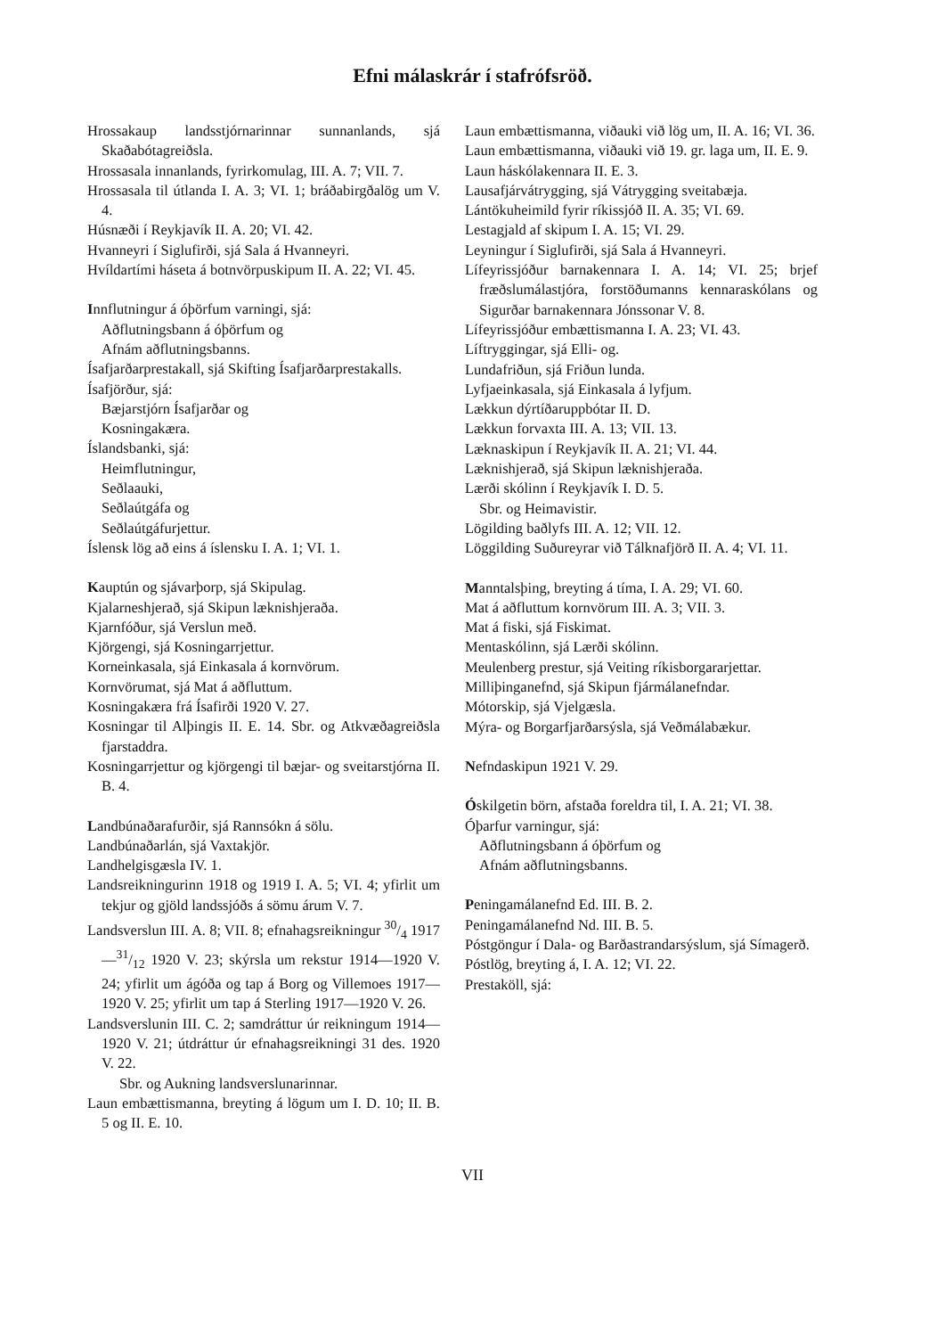Efni málaskrár í stafrófsröð.
Hrossakaup landsstjórnarinnar sunnanlands, sjá Skaðabótagreiðsla.
Hrossasala innanlands, fyrirkomulag, III. A. 7; VII. 7.
Hrossasala til útlanda I. A. 3; VI. 1; bráðabirgðalög um V. 4.
Húsnæði í Reykjavík II. A. 20; VI. 42.
Hvanneyri í Siglufirði, sjá Sala á Hvanneyri.
Hvíldartími háseta á botnvörpuskipum II. A. 22; VI. 45.
Innflutningur á óþörfum varningi, sjá:
Aðflutningsbann á óþörfum og
Afnám aðflutningsbanns.
Ísafjarðarprestakall, sjá Skifting Ísafjarðarprestakalls.
Ísafjörður, sjá:
Bæjarstjórn Ísafjarðar og
Kosningakæra.
Íslandsbanki, sjá:
Heimflutningur,
Seðlaauki,
Seðlaútgáfa og
Seðlaútgáfurjettur.
Íslensk lög að eins á íslensku I. A. 1; VI. 1.
Kauptún og sjávarþorp, sjá Skipulag.
Kjalarneshjerað, sjá Skipun læknishjeraða.
Kjarnfóður, sjá Verslun með.
Kjörgengi, sjá Kosningarrjettur.
Korneinkasala, sjá Einkasala á kornvörum.
Kornvörumat, sjá Mat á aðfluttum.
Kosningakæra frá Ísafirði 1920 V. 27.
Kosningar til Alþingis II. E. 14. Sbr. og Atkvæðagreiðsla fjarstaddra.
Kosningarrjettur og kjörgengi til bæjar- og sveitarstjórna II. B. 4.
Landbúnaðarafurðir, sjá Rannsókn á sölu.
Landbúnaðarlán, sjá Vaxtakjör.
Landhelgisgæsla IV. 1.
Landsreikningurinn 1918 og 1919 I. A. 5; VI. 4; yfirlit um tekjur og gjöld landssjóðs á sömu árum V. 7.
Landsverslun III. A. 8; VII. 8; efnahagsreikningur 30/4 1917—31/12 1920 V. 23; skýrsla um rekstur 1914—1920 V. 24; yfirlit um ágóða og tap á Borg og Villemoes 1917—1920 V. 25; yfirlit um tap á Sterling 1917—1920 V. 26.
Landsverslunin III. C. 2; samdráttur úr reikningum 1914—1920 V. 21; útdráttur úr efnahagsreikningi 31 des. 1920 V. 22.
Sbr. og Aukning landsverslunarinnar.
Laun embættismanna, breyting á lögum um I. D. 10; II. B. 5 og II. E. 10.
Laun embættismanna, viðauki við lög um, II. A. 16; VI. 36.
Laun embættismanna, viðauki við 19. gr. laga um, II. E. 9.
Laun háskólakennara II. E. 3.
Lausafjárvátrygging, sjá Vátrygging sveitabæja.
Lántökuheimild fyrir ríkissjóð II. A. 35; VI. 69.
Lestagjald af skipum I. A. 15; VI. 29.
Leyningur í Siglufirði, sjá Sala á Hvanneyri.
Lífeyrissjóður barnakennara I. A. 14; VI. 25; brjef fræðslumálastjóra, forstöðumanns kennaraskólans og Sigurðar barnakennara Jónssonar V. 8.
Lífeyrissjóður embættismanna I. A. 23; VI. 43.
Líftryggingar, sjá Elli- og.
Lundafriðun, sjá Friðun lunda.
Lyfjaeinkasala, sjá Einkasala á lyfjum.
Lækkun dýrtíðaruppbótar II. D.
Lækkun forvaxta III. A. 13; VII. 13.
Læknaskipun í Reykjavík II. A. 21; VI. 44.
Læknishjerað, sjá Skipun læknishjeraða.
Lærði skólinn í Reykjavík I. D. 5.
Sbr. og Heimavistir.
Lögilding baðlyfs III. A. 12; VII. 12.
Löggilding Suðureyrar við Tálknafjörð II. A. 4; VI. 11.
Manntalsþing, breyting á tíma, I. A. 29; VI. 60.
Mat á aðfluttum kornvörum III. A. 3; VII. 3.
Mat á fiski, sjá Fiskimat.
Mentaskólinn, sjá Lærði skólinn.
Meulenberg prestur, sjá Veiting ríkisborgararjettar.
Milliþinganefnd, sjá Skipun fjármálanefndar.
Mótorskip, sjá Vjelgæsla.
Mýra- og Borgarfjarðarsýsla, sjá Veðmálabækur.
Nefndaskipun 1921 V. 29.
Óskilgetin börn, afstaða foreldra til, I. A. 21; VI. 38.
Óþarfur varningur, sjá:
Aðflutningsbann á óþörfum og
Afnám aðflutningsbanns.
Peningamálanefnd Ed. III. B. 2.
Peningamálanefnd Nd. III. B. 5.
Póstgöngur í Dala- og Barðastrandarsýslum, sjá Símagerð.
Póstlög, breyting á, I. A. 12; VI. 22.
Prestaköll, sjá:
VII